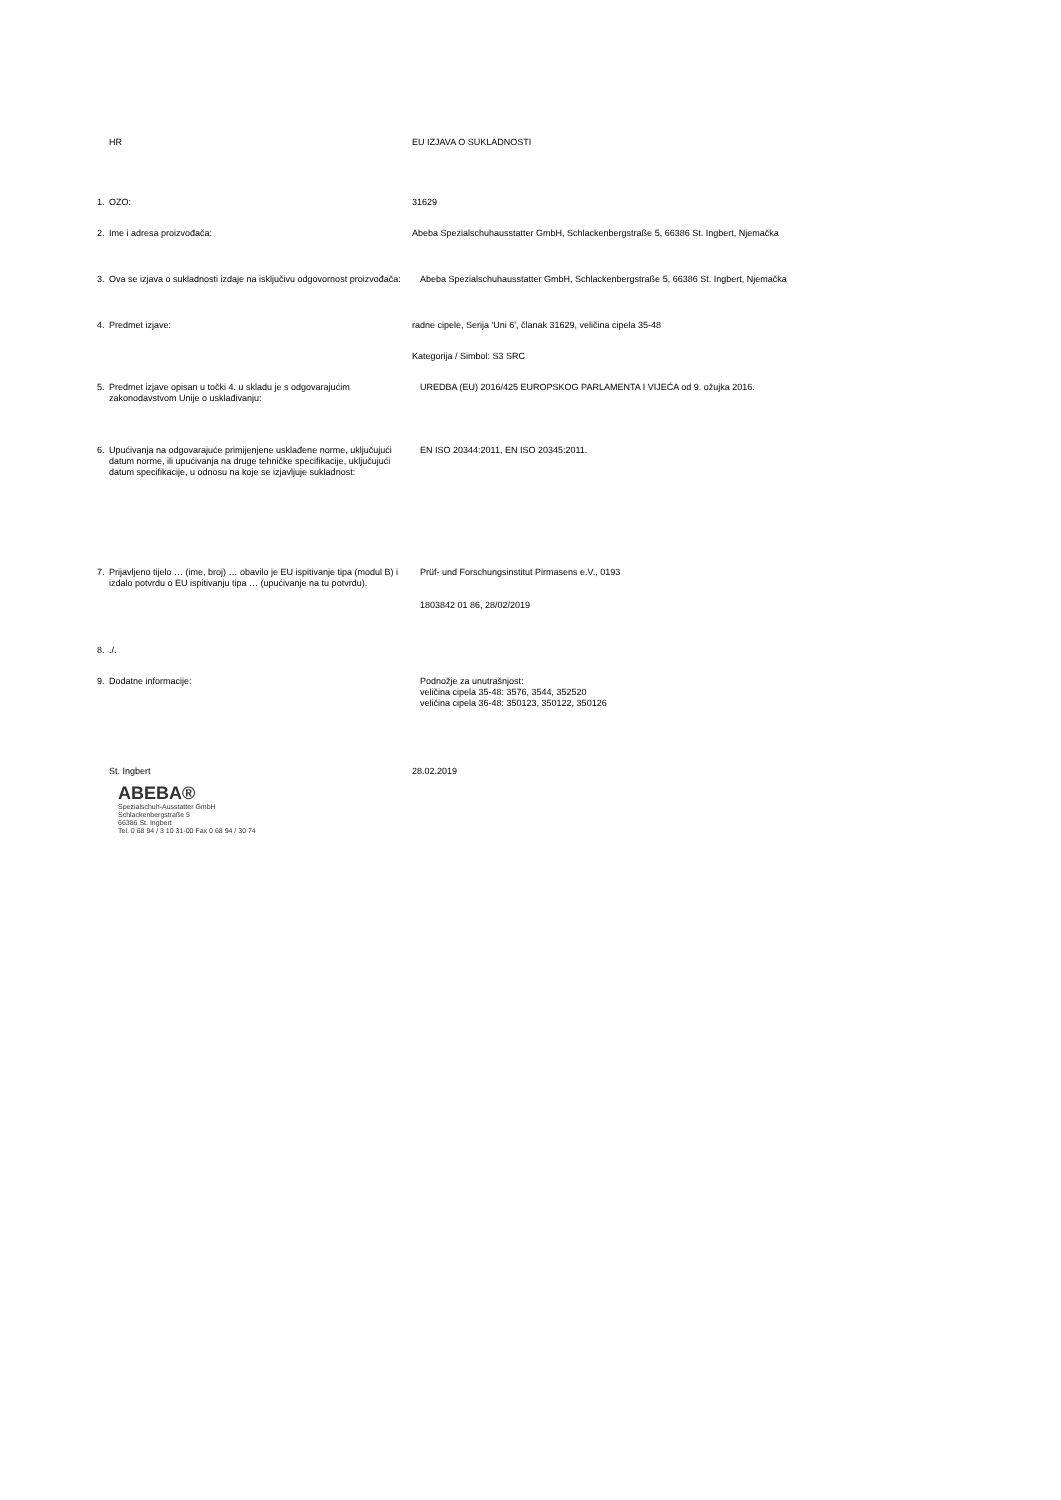HR EU IZJAVA O SUKLADNOSTI
1. OZO: 31629
2. Ime i adresa proizvođača: Abeba Spezialschuhausstatter GmbH, Schlackenbergstraße 5, 66386 St. Ingbert, Njemačka
3. Ova se izjava o sukladnosti izdaje na isključivu odgovornost proizvođača:
Abeba Spezialschuhausstatter GmbH, Schlackenbergstraße 5, 66386 St. Ingbert, Njemačka
4. Predmet izjave: radne cipele, Serija 'Uni 6', članak 31629, veličina cipela 35-48
Kategorija / Simbol: S3 SRC
5. Predmet izjave opisan u točki 4. u skladu je s odgovarajućim zakonodavstvom Unije o usklađivanju:
UREDBA (EU) 2016/425 EUROPSKOG PARLAMENTA I VIJEĆA od 9. ožujka 2016.
6. Upućivanja na odgovarajuće primijenjene usklađene norme, uključujući datum norme, ili upućivanja na druge tehničke specifikacije, uključujući datum specifikacije, u odnosu na koje se izjavljuje sukladnost:
EN ISO 20344:2011, EN ISO 20345:2011.
7. Prijavljeno tijelo … (ime, broj) … obavilo je EU ispitivanje tipa (modul B) i izdalo potvrdu o EU ispitivanju tipa … (upućivanje na tu potvrdu).
Prüf- und Forschungsinstitut Pirmasens e.V., 0193
1803842 01 86, 28/02/2019
8../.
9. Dodatne informacije: Podnožje za unutrašnjost:
veličina cipela 35-48: 3576, 3544, 352520
veličina cipela 36-48: 350123, 350122, 350126
St. Ingbert 28.02.2019
ABEBA®
Spezialschuh-Ausstatter GmbH
Schlackenbergstraße 5
66386 St. Ingbert
Tel. 0 68 94 / 3 10 31-00 Fax 0 68 94 / 30 74